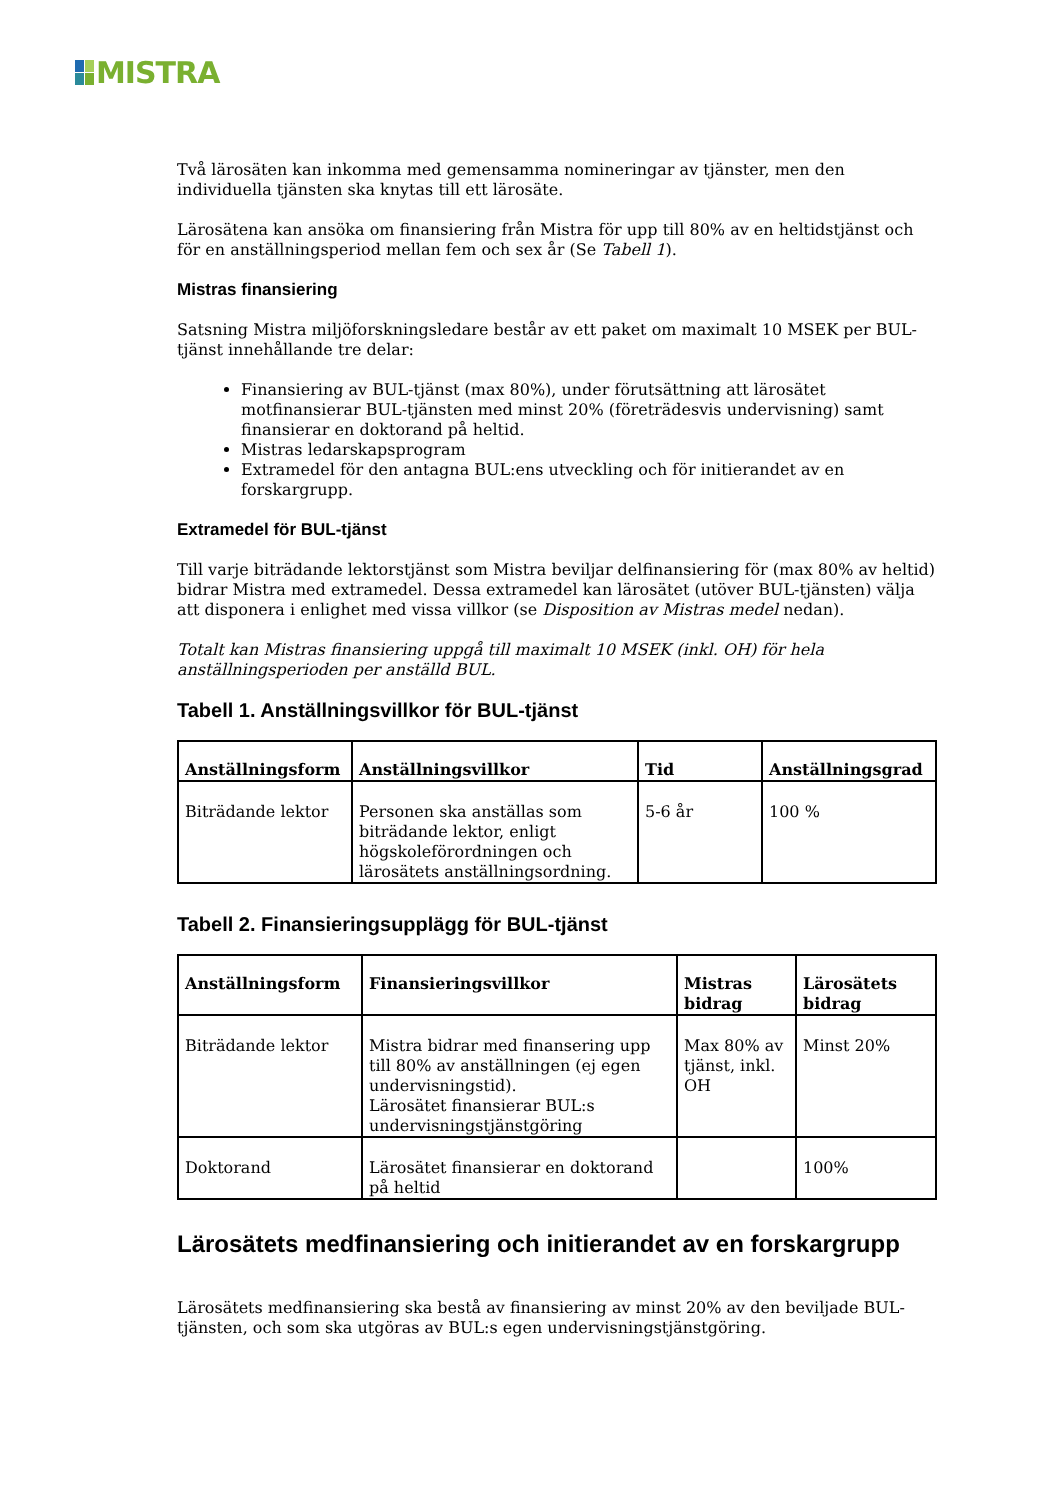MISTRA
Två lärosäten kan inkomma med gemensamma nomineringar av tjänster, men den individuella tjänsten ska knytas till ett lärosäte.
Lärosätena kan ansöka om finansiering från Mistra för upp till 80% av en heltidstjänst och för en anställningsperiod mellan fem och sex år (Se Tabell 1).
Mistras finansiering
Satsning Mistra miljöforskningsledare består av ett paket om maximalt 10 MSEK per BUL-tjänst innehållande tre delar:
Finansiering av BUL-tjänst (max 80%), under förutsättning att lärosätet motfinansierar BUL-tjänsten med minst 20% (företrädesvis undervisning) samt finansierar en doktorand på heltid.
Mistras ledarskapsprogram
Extramedel för den antagna BUL:ens utveckling och för initierandet av en forskargrupp.
Extramedel för BUL-tjänst
Till varje biträdande lektorstjänst som Mistra beviljar delfinansiering för (max 80% av heltid) bidrar Mistra med extramedel. Dessa extramedel kan lärosätet (utöver BUL-tjänsten) välja att disponera i enlighet med vissa villkor (se Disposition av Mistras medel nedan).
Totalt kan Mistras finansiering uppgå till maximalt 10 MSEK (inkl. OH) för hela anställningsperioden per anställd BUL.
Tabell 1. Anställningsvillkor för BUL-tjänst
| Anställningsform | Anställningsvillkor | Tid | Anställningsgrad |
| --- | --- | --- | --- |
| Biträdande lektor | Personen ska anställas som biträdande lektor, enligt högskoleförordningen och lärosätets anställningsordning. | 5-6 år | 100 % |
Tabell 2. Finansieringsupplägg för BUL-tjänst
| Anställningsform | Finansieringsvillkor | Mistras bidrag | Lärosätets bidrag |
| --- | --- | --- | --- |
| Biträdande lektor | Mistra bidrar med finansering upp till 80% av anställningen (ej egen undervisningstid). Lärosätet finansierar BUL:s undervisningstjänstgöring | Max 80% av tjänst, inkl. OH | Minst 20% |
| Doktorand | Lärosätet finansierar en doktorand på heltid | | 100% |
Lärosätets medfinansiering och initierandet av en forskargrupp
Lärosätets medfinansiering ska bestå av finansiering av minst 20% av den beviljade BUL-tjänsten, och som ska utgöras av BUL:s egen undervisningstjänstgöring.